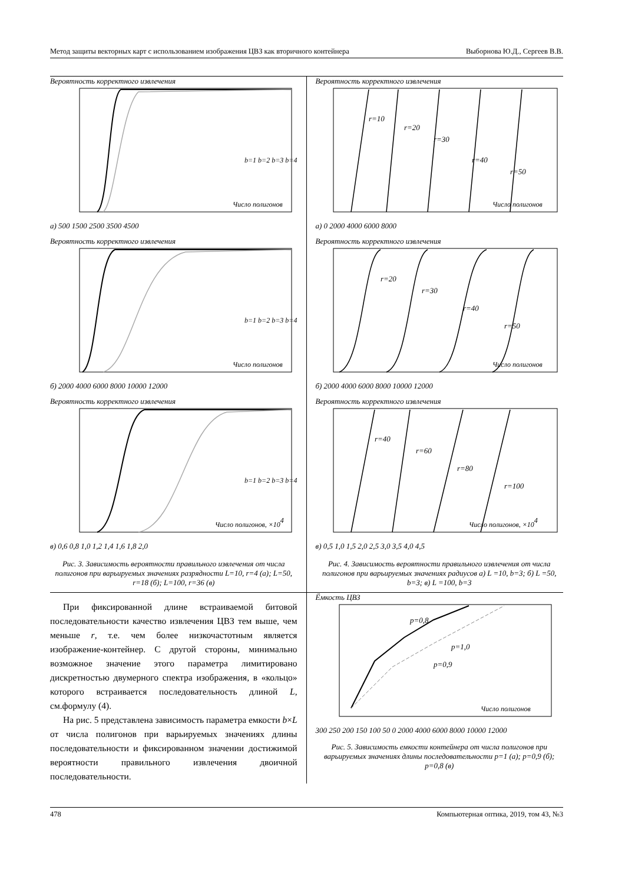Метод защиты векторных карт с использованием изображения ЦВЗ как вторичного контейнера Выборнова Ю.Д., Сергеев В.В.
Вероятность корректного извлечения
Число полигонов
b=1 b=2 b=3 b=4
а) 500 1500 2500 3500 4500
Вероятность корректного извлечения
Число полигонов
b=1 b=2 b=3 b=4
б) 2000 4000 6000 8000 10000 12000
Вероятность корректного извлечения
Число полигонов, ×104
b=1 b=2 b=3 b=4
в) 0,6 0,8 1,0 1,2 1,4 1,6 1,8 2,0
Рис. 3. Зависимость вероятности правильного извлечения от числа полигонов при варьируемых значениях разрядности L=10, r=4 (а); L=50, r=18 (б); L=100, r=36 (в)
Вероятность корректного извлечения
r=10
r=20
r=30
r=40
r=50
Число полигонов
а) 0 2000 4000 6000 8000
Вероятность корректного извлечения
r=20
r=30
r=40
r=50
Число полигонов
б) 2000 4000 6000 8000 10000 12000
Вероятность корректного извлечения
r=40
r=60
r=80
r=100
Число полигонов, ×104
в) 0,5 1,0 1,5 2,0 2,5 3,0 3,5 4,0 4,5
Рис. 4. Зависимость вероятности правильного извлечения от числа полигонов при варьируемых значениях радиусов а) L =10, b=3; б) L =50, b=3; в) L =100, b=3
При фиксированной длине встраиваемой битовой последовательности качество извлечения ЦВЗ тем выше, чем меньше r, т.е. чем более низкочастотным является изображение-контейнер. С другой стороны, минимально возможное значение этого параметра лимитировано дискретностью двумерного спектра изображения, в «кольцо» которого встраивается последовательность длиной L, см.формулу (4).
На рис. 5 представлена зависимость параметра емкости b×L от числа полигонов при варьируемых значениях длины последовательности и фиксированном значении достижимой вероятности правильного извлечения двоичной последовательности.
Ёмкость ЦВЗ
p=0,8
p=1,0
p=0,9
Число полигонов
300 250 200 150 100 50 0 2000 4000 6000 8000 10000 12000
Рис. 5. Зависимость емкости контейнера от числа полигонов при варьируемых значениях длины последовательности p=1 (а); p=0,9 (б); p=0,8 (в)
478 Компьютерная оптика, 2019, том 43, №3